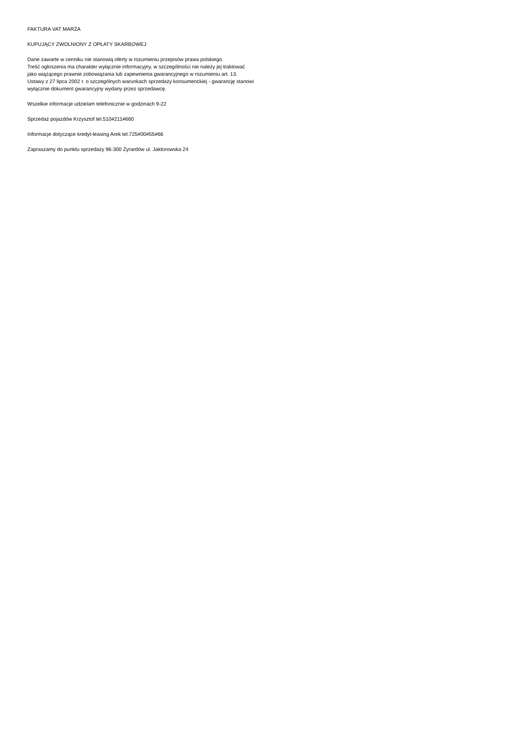FAKTURA VAT MARŻA
KUPUJĄCY ZWOLNIONY Z OPŁATY SKARBOWEJ
Dane zawarte w cenniku nie stanowią oferty w rozumieniu przepisów prawa polskiego.
Treść ogłoszenia ma charakter wyłącznie informacyjny, w szczególności nie należy jej traktować
jako wiążącego prawnie zobowiązania lub zapewnienia gwarancyjnego w rozumieniu art. 13.
Ustawy z 27 lipca 2002 r. o szczególnych warunkach sprzedaży konsumenckiej - gwarancję stanowi
wyłącznie dokument gwarancyjny wydany przez sprzedawcę.
Wszelkie informacje udzielam telefonicznie w godzinach 9-22
Sprzedaż pojazdów Krzysztof tel.510#211#660
Informacje dotyczące kredyt-leasing Arek tel.725#00#55#66
Zapraszamy do punktu sprzedaży 96-300 Żyrardów ul. Jaktorowska 24